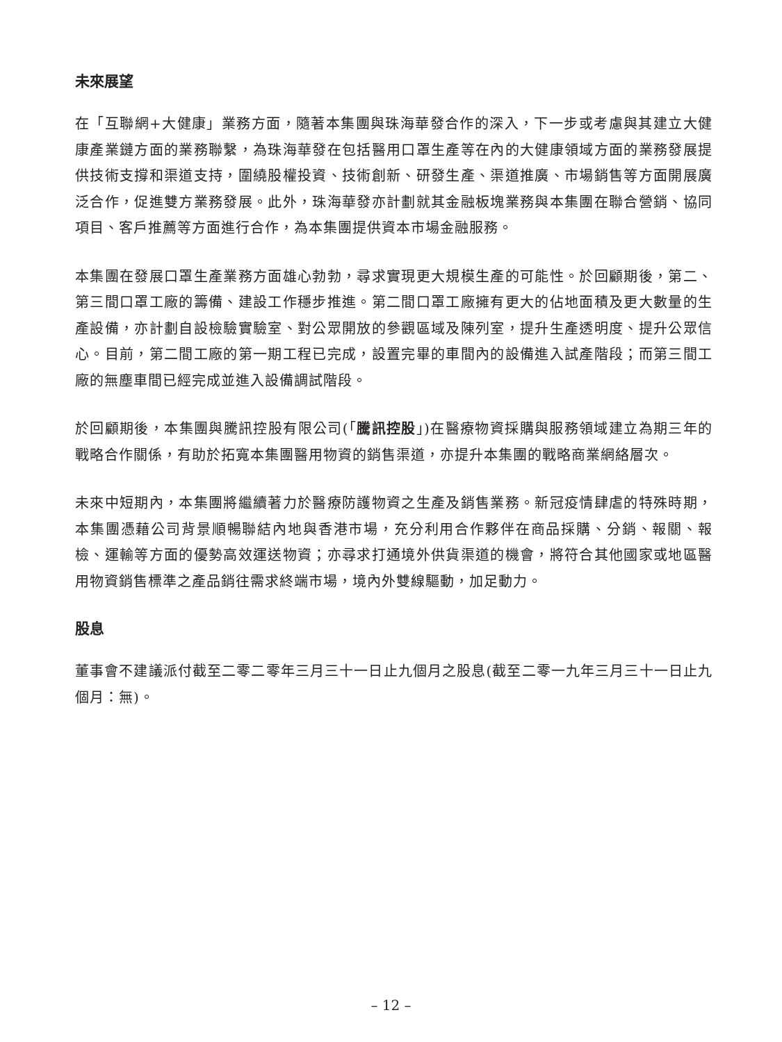未來展望
在「互聯網+大健康」業務方面，隨著本集團與珠海華發合作的深入，下一步或考慮與其建立大健康產業鏈方面的業務聯繫，為珠海華發在包括醫用口罩生產等在內的大健康領域方面的業務發展提供技術支撐和渠道支持，圍繞股權投資、技術創新、研發生產、渠道推廣、市場銷售等方面開展廣泛合作，促進雙方業務發展。此外，珠海華發亦計劃就其金融板塊業務與本集團在聯合營銷、協同項目、客戶推薦等方面進行合作，為本集團提供資本市場金融服務。
本集團在發展口罩生產業務方面雄心勃勃，尋求實現更大規模生產的可能性。於回顧期後，第二、第三間口罩工廠的籌備、建設工作穩步推進。第二間口罩工廠擁有更大的佔地面積及更大數量的生產設備，亦計劃自設檢驗實驗室、對公眾開放的參觀區域及陳列室，提升生產透明度、提升公眾信心。目前，第二間工廠的第一期工程已完成，設置完畢的車間內的設備進入試產階段；而第三間工廠的無塵車間已經完成並進入設備調試階段。
於回顧期後，本集團與騰訊控股有限公司(「騰訊控股」)在醫療物資採購與服務領域建立為期三年的戰略合作關係，有助於拓寬本集團醫用物資的銷售渠道，亦提升本集團的戰略商業網絡層次。
未來中短期內，本集團將繼續著力於醫療防護物資之生產及銷售業務。新冠疫情肆虐的特殊時期，本集團憑藉公司背景順暢聯結內地與香港市場，充分利用合作夥伴在商品採購、分銷、報關、報檢、運輸等方面的優勢高效運送物資；亦尋求打通境外供貨渠道的機會，將符合其他國家或地區醫用物資銷售標準之產品銷往需求終端市場，境內外雙線驅動，加足動力。
股息
董事會不建議派付截至二零二零年三月三十一日止九個月之股息(截至二零一九年三月三十一日止九個月：無)。
– 12 –